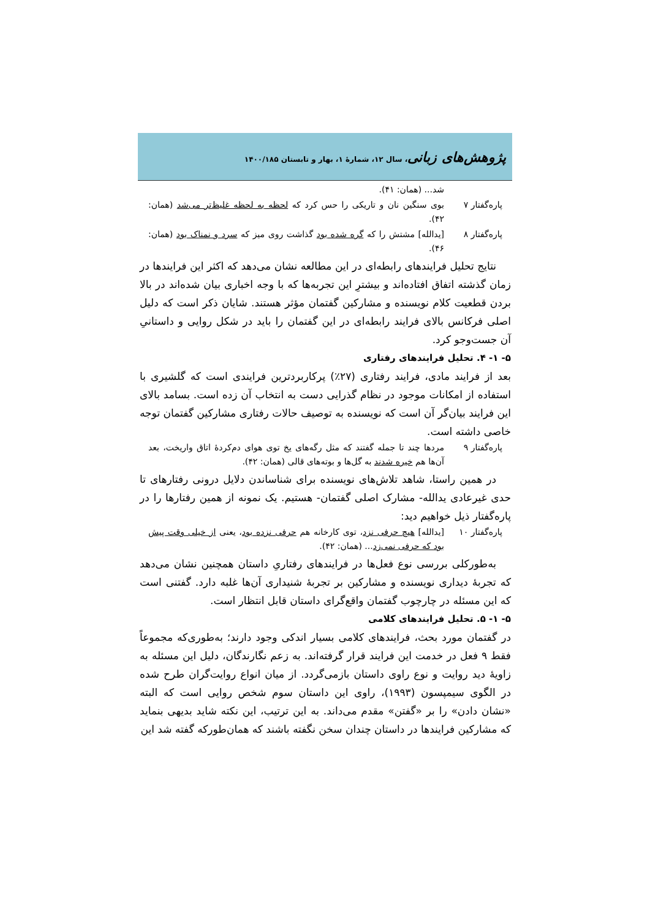پژوهش‌های زبانی، سال ۱۲، شمارهٔ ۱، بهار و تابستان ۱۴۰۰/۱۸۵
شد... (همان: ۴۱).
پاره‌گفتار ۷
بوی سنگین نان و تاریکی را حس کرد که لحظه به لحظه غلیظ‌تر می‌شد (همان: ۴۲).
پاره‌گفتار ۸
[یدالله] مشتش را که گره شده بود گذاشت روی میز که سرد و نمناک بود (همان: ۴۶).
نتایج تحلیل فرایندهای رابطه‌ای در این مطالعه نشان می‌دهد که اکثر این فرایندها در زمان گذشته اتفاق افتاده‌اند و بیشترِ این تجربه‌ها که با وجه اخباری بیان شده‌اند در بالا بردن قطعیت کلام نویسنده و مشارکین گفتمان مؤثر هستند. شایان ذکر است که دلیل اصلی فرکانس بالای فرایند رابطه‌ای در این گفتمان را باید در شکل روایی و داستانیِ آن جست‌وجو کرد.
۵- ۱- ۴. تحلیل فرایندهای رفتاری
بعد از فرایند مادی، فرایند رفتاری (۲۷٪) پرکاربردترین فرایندی است که گلشیری با استفاده از امکانات موجود در نظام گذرایی دست به انتخاب آن زده است. بسامد بالای این فرایند بیان‌گر آن است که نویسنده به توصیف حالات رفتاری مشارکین گفتمان توجه خاصی داشته است.
پاره‌گفتار ۹
مردها چند تا جمله گفتند که مثل رگه‌های یخ توی هوای دم‌کردهٔ اتاق واریخت، بعد آن‌ها هم خیره شدند به گل‌ها و بوته‌های قالی (همان: ۴۲).
در همین راستا، شاهد تلاش‌های نویسنده برای شناساندن دلایل درونی رفتارهای تا حدی غیرعادی یدالله- مشارک اصلی گفتمان- هستیم. یک نمونه از همین رفتارها را در پاره‌گفتار ذیل خواهیم دید:
پاره‌گفتار ۱۰
[یدالله] هیچ حرفی نزد، توی کارخانه هم حرفی نزده بود، یعنی از خیلی وقت پیش بود که حرفی نمی‌زد... (همان: ۴۲).
به‌طورکلی بررسی نوع فعل‌ها در فرایندهای رفتاریِ داستان همچنین نشان می‌دهد که تجربهٔ دیداری نویسنده و مشارکین بر تجربهٔ شنیداری آن‌ها غلبه دارد. گفتنی است که این مسئله در چارچوب گفتمان واقع‌گرای داستان قابل انتظار است.
۵- ۱- ۵. تحلیل فرایندهای کلامی
در گفتمان مورد بحث، فرایندهای کلامی بسیار اندکی وجود دارند؛ به‌طوری‌که مجموعاً فقط ۹ فعل در خدمت این فرایند قرار گرفته‌اند. به زعم نگارندگان، دلیل این مسئله به زاویهٔ دید روایت و نوع راوی داستان بازمی‌گردد. از میان انواع روایت‌گران طرح شده در الگوی سیمپسون (۱۹۹۳)، راوی این داستان سوم شخص روایی است که البته «نشان دادن» را بر «گفتن» مقدم می‌داند. به این ترتیب، این نکته شاید بدیهی بنماید که مشارکین فرایندها در داستان چندان سخن نگفته باشند که همان‌طورکه گفته شد این